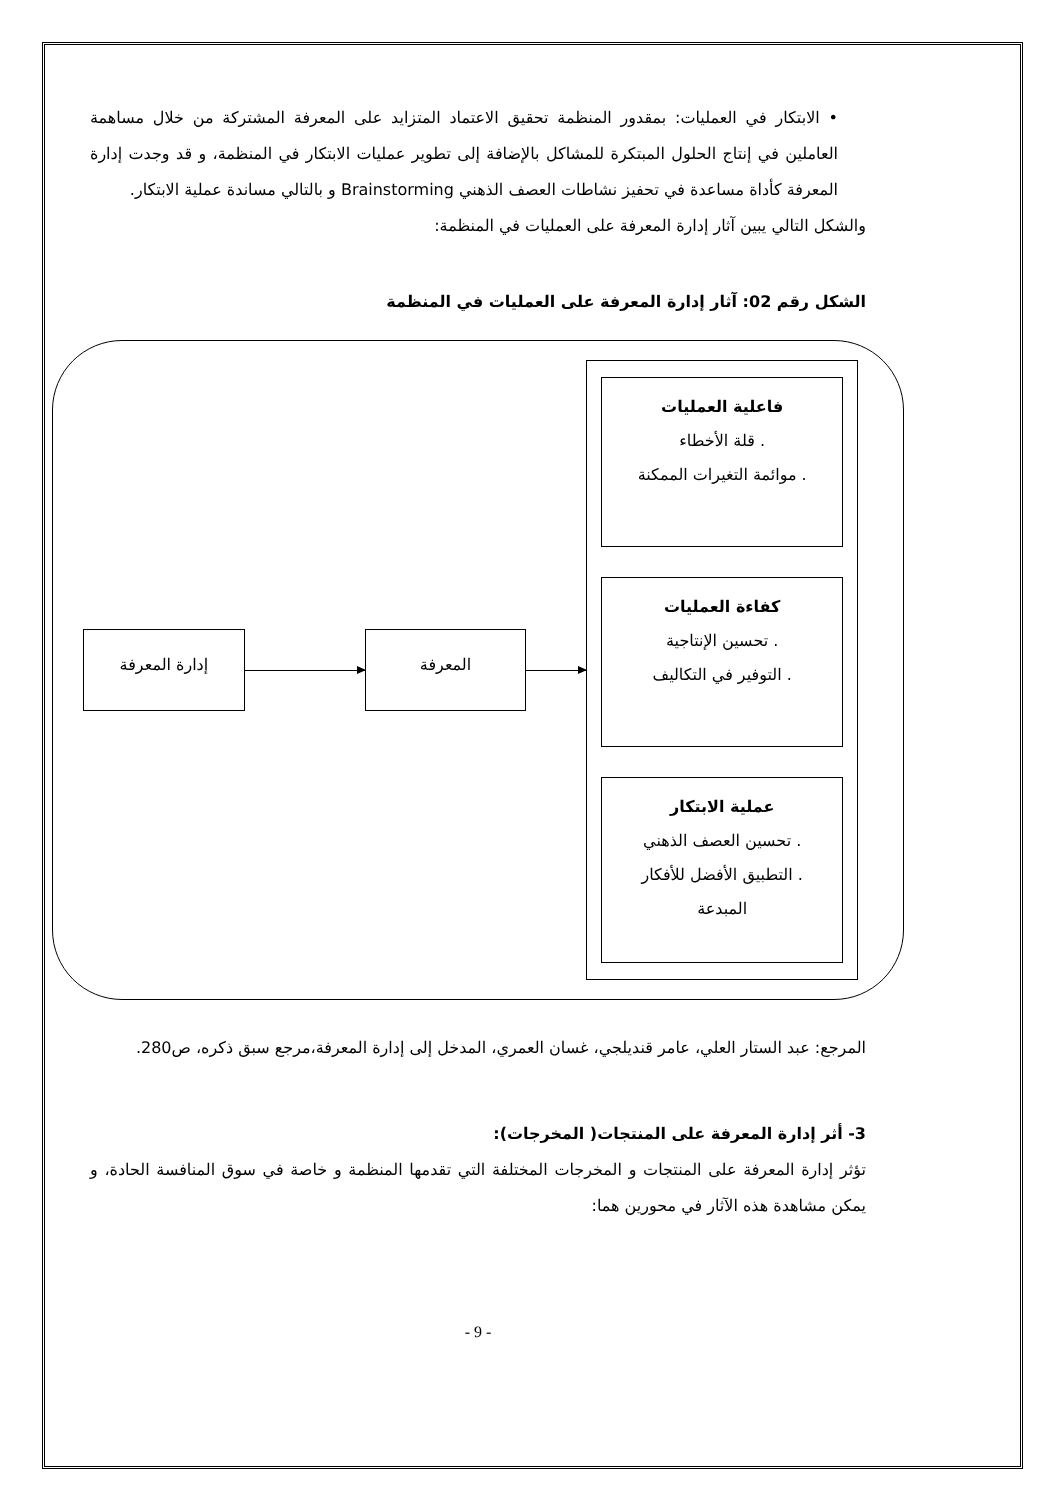• الابتكار في العمليات: بمقدور المنظمة تحقيق الاعتماد المتزايد على المعرفة المشتركة من خلال مساهمة العاملين في إنتاج الحلول المبتكرة للمشاكل بالإضافة إلى تطوير عمليات الابتكار في المنظمة، و قد وجدت إدارة المعرفة كأداة مساعدة في تحفيز نشاطات العصف الذهني Brainstorming و بالتالي مساندة عملية الابتكار.
والشكل التالي يبين آثار إدارة المعرفة على العمليات في المنظمة:
الشكل رقم 02: آثار إدارة المعرفة على العمليات في المنظمة
إدارة المعرفة المعرفة
فاعلية العمليات. قلة الأخطاء
. موائمة التغيرات الممكنة
كفاءة العمليات. تحسين الإنتاجية
. التوفير في التكاليف
عملية الابتكار. تحسين العصف الذهني
. التطبيق الأفضل للأفكار المبدعة
المرجع: عبد الستار العلي، عامر قنديلجي، غسان العمري، المدخل إلى إدارة المعرفة،مرجع سبق ذكره، ص280.
3- أثر إدارة المعرفة على المنتجات( المخرجات):
تؤثر إدارة المعرفة على المنتجات و المخرجات المختلفة التي تقدمها المنظمة و خاصة في سوق المنافسة الحادة، و يمكن مشاهدة هذه الآثار في محورين هما:
- 9 -